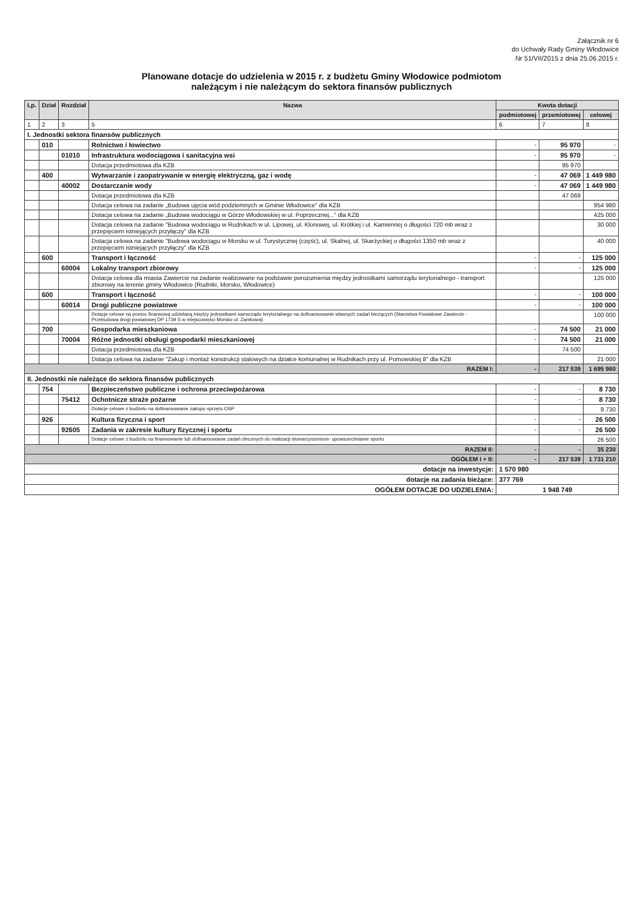Załącznik nr 6
do Uchwały Rady Gminy Włodowice
Nr 51/VII/2015 z dnia 25.06.2015 r.
Planowane dotacje do udzielenia w 2015 r. z budżetu Gminy Włodowice podmiotom
należącym i nie należącym do sektora finansów publicznych
| Lp. | Dział | Rozdział | Nazwa | Kwota dotacji | | |
| --- | --- | --- | --- | --- | --- | --- |
| | | | | podmiotowej | przemiotowej | celowej |
| 1 | 2 | 3 | 5 | 6 | 7 | 8 |
| I. Jednostki sektora finansów publicznych | | | | | | |
| | 010 | | Rolnictwo i łowiectwo | - | 95 970 | - |
| | | 01010 | Infrastruktura wodociągowa i sanitacyjna wsi | - | 95 970 | - |
| | | | Dotacja przedmiotowa dla KZB | | 95 970 | |
| | 400 | | Wytwarzanie i zaopatrywanie w energię elektryczną, gaz i wodę | - | 47 069 | 1 449 980 |
| | | 40002 | Dostarczanie wody | - | 47 069 | 1 449 980 |
| | | | Dotacja przedmiotowa dla KZB | | 47 069 | |
| | | | Dotacja celowa na zadanie „Budowa ujęcia wód podziemnych w Gminie Włodowice" dla KZB | | | 954 980 |
| | | | Dotacja celowa na zadanie „Budowa wodociągu w Górze Włodowskiej w ul. Poprzecznej..." dla KZB | | | 425 000 |
| | | | Dotacja celowa na zadanie "Budowa wodociągu w Rudnikach w ul. Lipowej, ul. Klonowej, ul. Krótkiej i ul. Kamiennej o długości 720 mb wraz z przepięciem istniejących przyłączy" dla KZB | | | 30 000 |
| | | | Dotacja celowa na zadanie "Budowa wodociągu w Morsku w ul. Turystycznej (część), ul. Skalnej, ul. Skarżyckiej o długości 1350 mb wraz z przepięciem istniejących przyłączy" dla KZB | | | 40 000 |
| | 600 | | Transport i łączność | - | - | 125 000 |
| | | 60004 | Lokalny transport zbiorowy | - | - | 125 000 |
| | | | Dotacja celowa dla miasta Zawiercie na zadanie realizowane na podstawie porozumienia między jednostkami samorządu terytorialnego - transport zbiorowy na terenie gminy Włodowice (Rudniki, Morsko, Włodowice) | | | 125 000 |
| | 600 | | Transport i łączność | - | - | 100 000 |
| | | 60014 | Drogi publiczne powiatowe | - | - | 100 000 |
| | | | Dotacje celowe na pomoc finansową udzielaną między jednostkami samorządu terytorialnego na dofinansowanie własnych zadań bieżących (Starostwa Powiatowe Zawiercie - Przebudowa drogi powiatowej DP 1739 S w miejscowości Morsko ul. Zamkowa) | | | 100 000 |
| | 700 | | Gospodarka mieszkaniowa | - | 74 500 | 21 000 |
| | | 70004 | Różne jednostki obsługi gospodarki mieszkaniowej | - | 74 500 | 21 000 |
| | | | Dotacja przedmiotowa dla KZB | | 74 500 | |
| | | | Dotacja celowa na zadanie "Zakup i montaż konstrukcji stalowych na działce komunalnej w Rudnikach przy ul. Pomowskiej 8" dla KZB | | | 21 000 |
| RAZEM I: | | | | - | 217 539 | 1 695 980 |
| II. Jednostki nie należące do sektora finansów publicznych | | | | | | |
| | 754 | | Bezpieczeństwo publiczne i ochrona przeciwpożarowa | - | - | 8 730 |
| | | 75412 | Ochotnicze straże pożarne | - | - | 8 730 |
| | | | Dotacje celowe z budżetu na dofinansowanie zakupu sprzętu OSP | | | 8 730 |
| | 926 | | Kultura fizyczna i sport | - | - | 26 500 |
| | | 92605 | Zadania w zakresie kultury fizycznej i sportu | - | - | 26 500 |
| | | | Dotacje celowe z budżetu na finansowanie lub dofinansowanie zadań zleconych do realizacji stowarzyszeniom- upowszechnianie sportu | | | 26 500 |
| RAZEM II: | | | | - | - | 35 230 |
| OGÓŁEM I + II: | | | | - | 217 539 | 1 731 210 |
| dotacje na inwestycje: | | | | 1 570 980 | | |
| dotacje na zadania bieżące: | | | | 377 769 | | |
| OGÓŁEM DOTACJE DO UDZIELENIA: | | | | 1 948 749 | | |